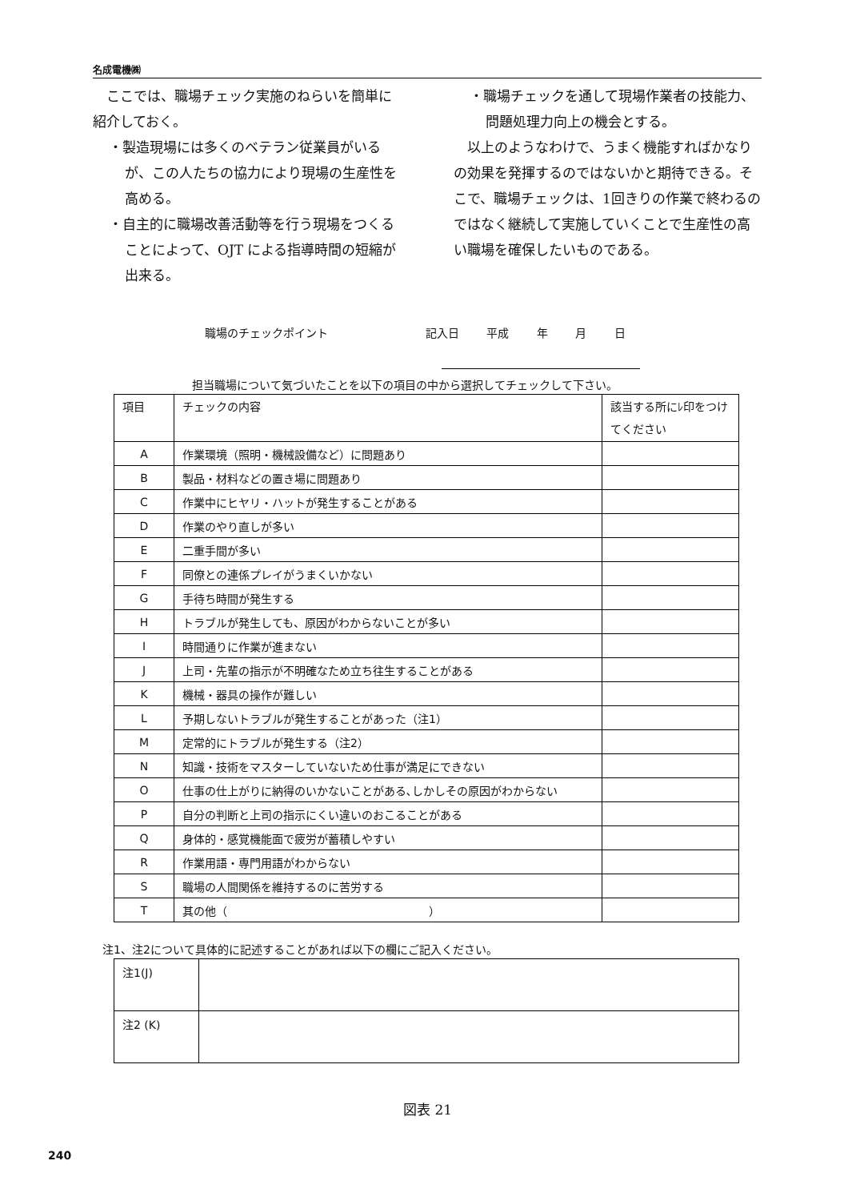名成電機㈱
　ここでは、職場チェック実施のねらいを簡単に紹介しておく。
・製造現場には多くのベテラン従業員がいるが、この人たちの協力により現場の生産性を高める。
・自主的に職場改善活動等を行う現場をつくることによって、OJT による指導時間の短縮が出来る。
・職場チェックを通して現場作業者の技能力、問題処理力向上の機会とする。
　以上のようなわけで、うまく機能すればかなりの効果を発揮するのではないかと期待できる。そこで、職場チェックは、1回きりの作業で終わるのではなく継続して実施していくことで生産性の高い職場を確保したいものである。
職場のチェックポイント 記入日 平成 年 月 日
担当職場について気づいたことを以下の項目の中から選択してチェックして下さい。
| 項目 | チェックの内容 | 該当する所にﾚ印をつけてください |
| A | 作業環境（照明・機械設備など）に問題あり | |
| B | 製品・材料などの置き場に問題あり | |
| C | 作業中にヒヤリ・ハットが発生することがある | |
| D | 作業のやり直しが多い | |
| E | 二重手間が多い | |
| F | 同僚との連係プレイがうまくいかない | |
| G | 手待ち時間が発生する | |
| H | トラブルが発生しても、原因がわからないことが多い | |
| I | 時間通りに作業が進まない | |
| J | 上司・先輩の指示が不明確なため立ち往生することがある | |
| K | 機械・器具の操作が難しい | |
| L | 予期しないトラブルが発生することがあった（注1） | |
| M | 定常的にトラブルが発生する（注2） | |
| N | 知識・技術をマスターしていないため仕事が満足にできない | |
| O | 仕事の仕上がりに納得のいかないことがある､しかしその原因がわからない | |
| P | 自分の判断と上司の指示にくい違いのおこることがある | |
| Q | 身体的・感覚機能面で疲労が蓄積しやすい | |
| R | 作業用語・専門用語がわからない | |
| S | 職場の人間関係を維持するのに苦労する | |
| T | 其の他（ ） | |
注1、注2について具体的に記述することがあれば以下の欄にご記入ください。
| 注1(J) | |
| 注2 (K) | |
図表 21
240